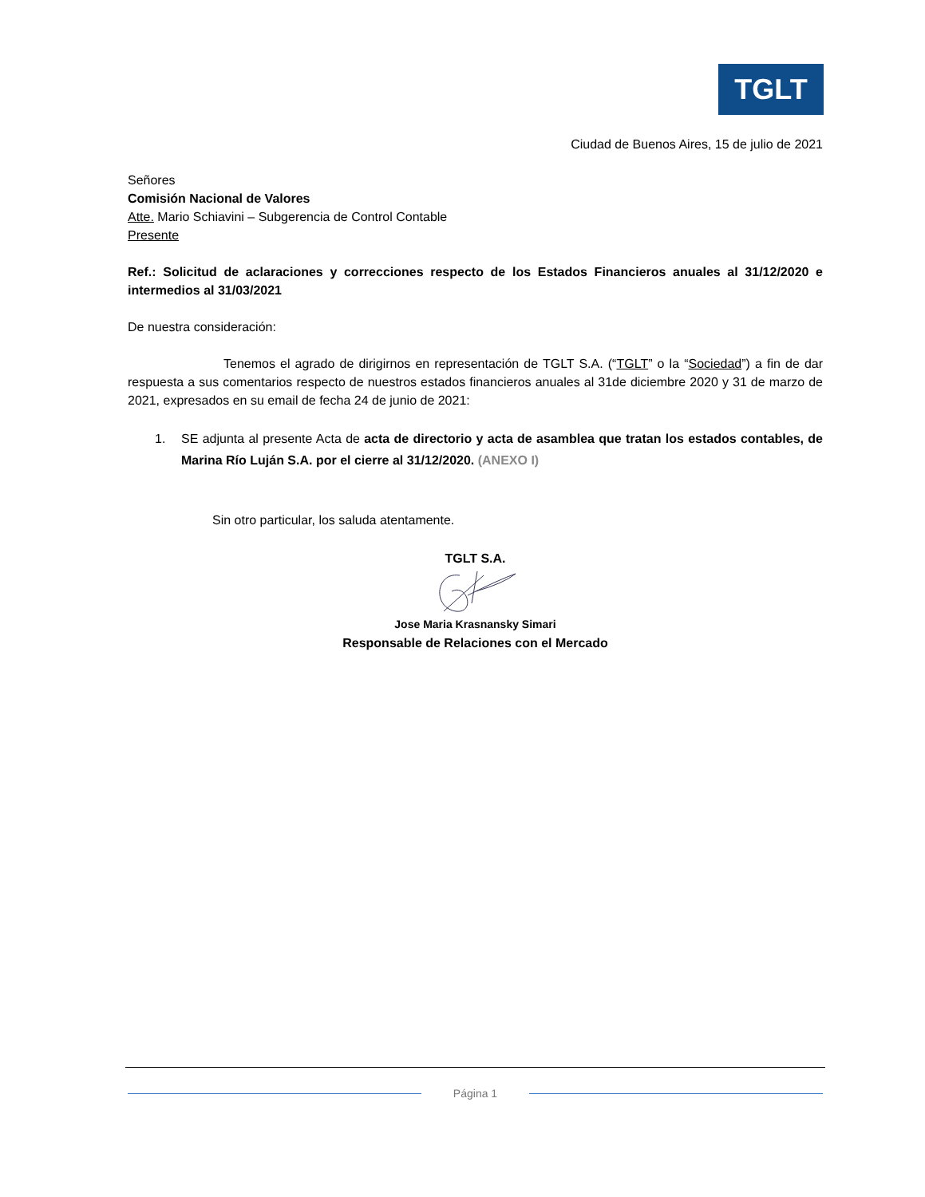TGLT
Ciudad de Buenos Aires, 15 de julio de 2021
Señores
Comisión Nacional de Valores
Atte. Mario Schiavini – Subgerencia de Control Contable
Presente
Ref.: Solicitud de aclaraciones y correcciones respecto de los Estados Financieros anuales al 31/12/2020 e intermedios al 31/03/2021
De nuestra consideración:
Tenemos el agrado de dirigirnos en representación de TGLT S.A. (“TGLT” o la “Sociedad”) a fin de dar respuesta a sus comentarios respecto de nuestros estados financieros anuales al 31de diciembre 2020 y 31 de marzo de 2021, expresados en su email de fecha 24 de junio de 2021:
1.
SE adjunta al presente Acta de acta de directorio y acta de asamblea que tratan los estados contables, de Marina Río Luján S.A. por el cierre al 31/12/2020. (ANEXO I)
Sin otro particular, los saluda atentamente.
TGLT S.A.
Jose Maria Krasnansky Simari
Responsable de Relaciones con el Mercado
Página 1